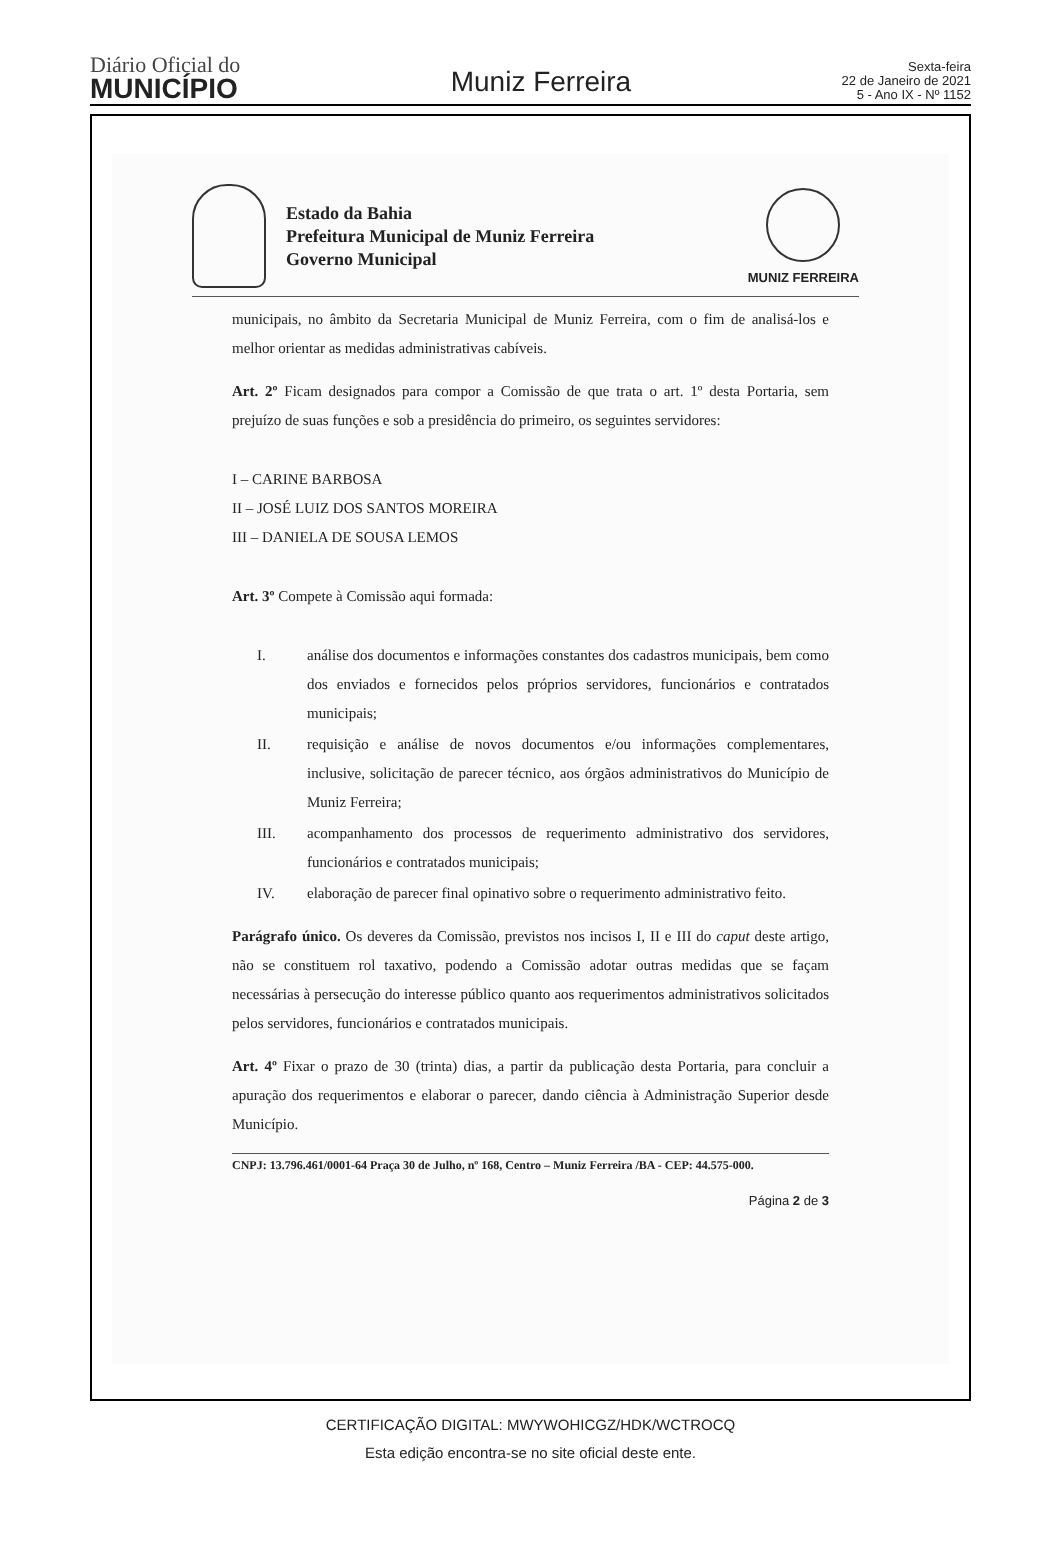Diário Oficial do
MUNICÍPIO
Muniz Ferreira
Sexta-feira
22 de Janeiro de 2021
5 - Ano IX - Nº 1152
Estado da Bahia
Prefeitura Municipal de Muniz Ferreira
Governo Municipal
MUNIZ FERREIRA
municipais, no âmbito da Secretaria Municipal de Muniz Ferreira, com o fim de analisá-los e melhor orientar as medidas administrativas cabíveis.
Art. 2º Ficam designados para compor a Comissão de que trata o art. 1º desta Portaria, sem prejuízo de suas funções e sob a presidência do primeiro, os seguintes servidores:
I – CARINE BARBOSA
II – JOSÉ LUIZ DOS SANTOS MOREIRA
III – DANIELA DE SOUSA LEMOS
Art. 3º Compete à Comissão aqui formada:
I. análise dos documentos e informações constantes dos cadastros municipais, bem como dos enviados e fornecidos pelos próprios servidores, funcionários e contratados municipais;
II. requisição e análise de novos documentos e/ou informações complementares, inclusive, solicitação de parecer técnico, aos órgãos administrativos do Município de Muniz Ferreira;
III. acompanhamento dos processos de requerimento administrativo dos servidores, funcionários e contratados municipais;
IV. elaboração de parecer final opinativo sobre o requerimento administrativo feito.
Parágrafo único. Os deveres da Comissão, previstos nos incisos I, II e III do caput deste artigo, não se constituem rol taxativo, podendo a Comissão adotar outras medidas que se façam necessárias à persecução do interesse público quanto aos requerimentos administrativos solicitados pelos servidores, funcionários e contratados municipais.
Art. 4º Fixar o prazo de 30 (trinta) dias, a partir da publicação desta Portaria, para concluir a apuração dos requerimentos e elaborar o parecer, dando ciência à Administração Superior desde Município.
CNPJ: 13.796.461/0001-64 Praça 30 de Julho, nº 168, Centro – Muniz Ferreira /BA - CEP: 44.575-000.
Página 2 de 3
CERTIFICAÇÃO DIGITAL: MWYWOHICGZ/HDK/WCTROCQ
Esta edição encontra-se no site oficial deste ente.